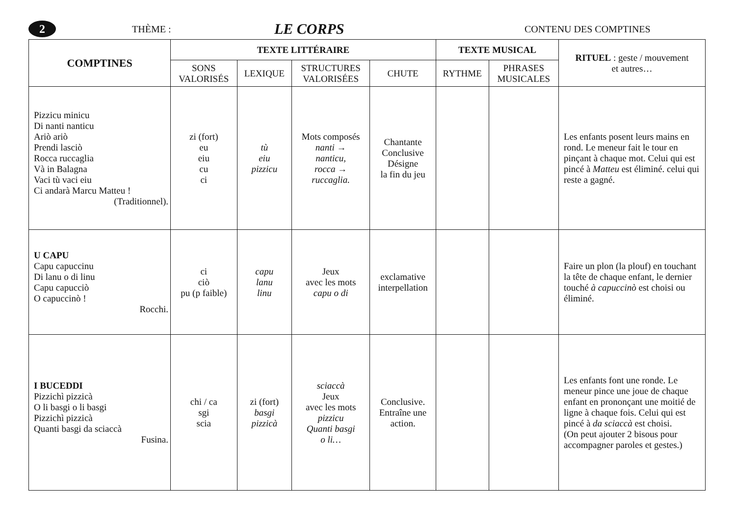2
THÈME :
LE CORPS
CONTENU DES COMPTINES
| COMPTINES | TEXTE LITTÉRAIRE | | | | TEXTE MUSICAL | | RITUEL : geste / mouvement et autres… |
| --- | --- | --- | --- | --- | --- | --- | --- |
| | SONS VALORISÉS | LEXIQUE | STRUCTURES VALORISÉES | CHUTE | RYTHME | PHRASES MUSICALES | |
| Pizzicu minicu Di nanti nanticu Ariò ariò Prendi lasciò Rocca ruccaglia Và in Balagna Vaci tù vaci eiu Ci andarà Marcu Matteu ! (Traditionnel). | zi (fort) eu eiu cu ci | tù eiu pizzicu | Mots composés nanti → nanticu, rocca → ruccaglia. | Chantante Conclusive Désigne la fin du jeu | | | Les enfants posent leurs mains en rond. Le meneur fait le tour en pinçant à chaque mot. Celui qui est pincé à Matteu est éliminé. celui qui reste a gagné. |
| U CAPU Capu capuccinu Di lanu o di linu Capu capucciò O capuccinò ! Rocchi. | ci ciò pu (p faible) | capu lanu linu | Jeux avec les mots capu o di | exclamative interpellation | | | Faire un plon (la plouf) en touchant la tête de chaque enfant, le dernier touché à capuccinò est choisi ou éliminé. |
| I BUCEDDI Pizzichì pizzicà O li basgi o li basgi Pizzichì pizzicà Quanti basgi da sciaccà Fusina. | chi / ca sgi scia | zi (fort) basgi pizzicà | sciaccà Jeux avec les mots pizzicu Quanti basgi o li… | Conclusive. Entraîne une action. | | | Les enfants font une ronde. Le meneur pince une joue de chaque enfant en prononçant une moitié de ligne à chaque fois. Celui qui est pincé à da sciaccà est choisi. (On peut ajouter 2 bisous pour accompagner paroles et gestes.) |